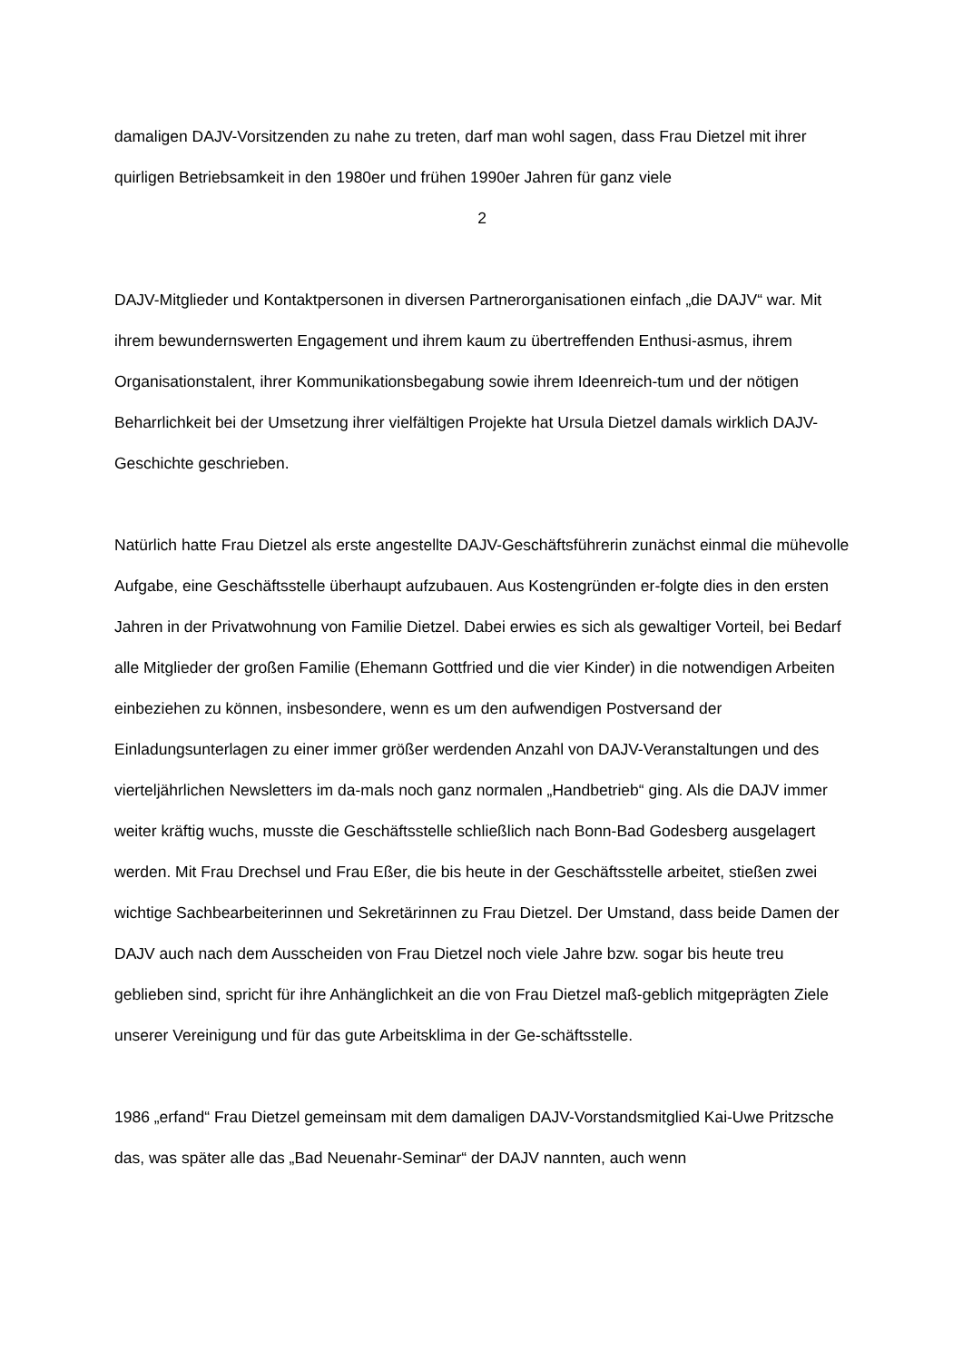damaligen DAJV-Vorsitzenden zu nahe zu treten, darf man wohl sagen, dass Frau Dietzel mit ihrer quirligen Betriebsamkeit in den 1980er und frühen 1990er Jahren für ganz viele
2
DAJV-Mitglieder und Kontaktpersonen in diversen Partnerorganisationen einfach „die DAJV“ war. Mit ihrem bewundernswerten Engagement und ihrem kaum zu übertreffenden Enthusi-asmus, ihrem Organisationstalent, ihrer Kommunikationsbegabung sowie ihrem Ideenreich-tum und der nötigen Beharrlichkeit bei der Umsetzung ihrer vielfältigen Projekte hat Ursula Dietzel damals wirklich DAJV-Geschichte geschrieben.
Natürlich hatte Frau Dietzel als erste angestellte DAJV-Geschäftsführerin zunächst einmal die mühevolle Aufgabe, eine Geschäftsstelle überhaupt aufzubauen. Aus Kostengründen er-folgte dies in den ersten Jahren in der Privatwohnung von Familie Dietzel. Dabei erwies es sich als gewaltiger Vorteil, bei Bedarf alle Mitglieder der großen Familie (Ehemann Gottfried und die vier Kinder) in die notwendigen Arbeiten einbeziehen zu können, insbesondere, wenn es um den aufwendigen Postversand der Einladungsunterlagen zu einer immer größer werdenden Anzahl von DAJV-Veranstaltungen und des vierteljährlichen Newsletters im da-mals noch ganz normalen „Handbetrieb“ ging. Als die DAJV immer weiter kräftig wuchs, musste die Geschäftsstelle schließlich nach Bonn-Bad Godesberg ausgelagert werden. Mit Frau Drechsel und Frau Eßer, die bis heute in der Geschäftsstelle arbeitet, stießen zwei wichtige Sachbearbeiterinnen und Sekretärinnen zu Frau Dietzel. Der Umstand, dass beide Damen der DAJV auch nach dem Ausscheiden von Frau Dietzel noch viele Jahre bzw. sogar bis heute treu geblieben sind, spricht für ihre Anhänglichkeit an die von Frau Dietzel maß-geblich mitgeprägten Ziele unserer Vereinigung und für das gute Arbeitsklima in der Ge-schäftsstelle.
1986 „erfand“ Frau Dietzel gemeinsam mit dem damaligen DAJV-Vorstandsmitglied Kai-Uwe Pritzsche das, was später alle das „Bad Neuenahr-Seminar“ der DAJV nannten, auch wenn